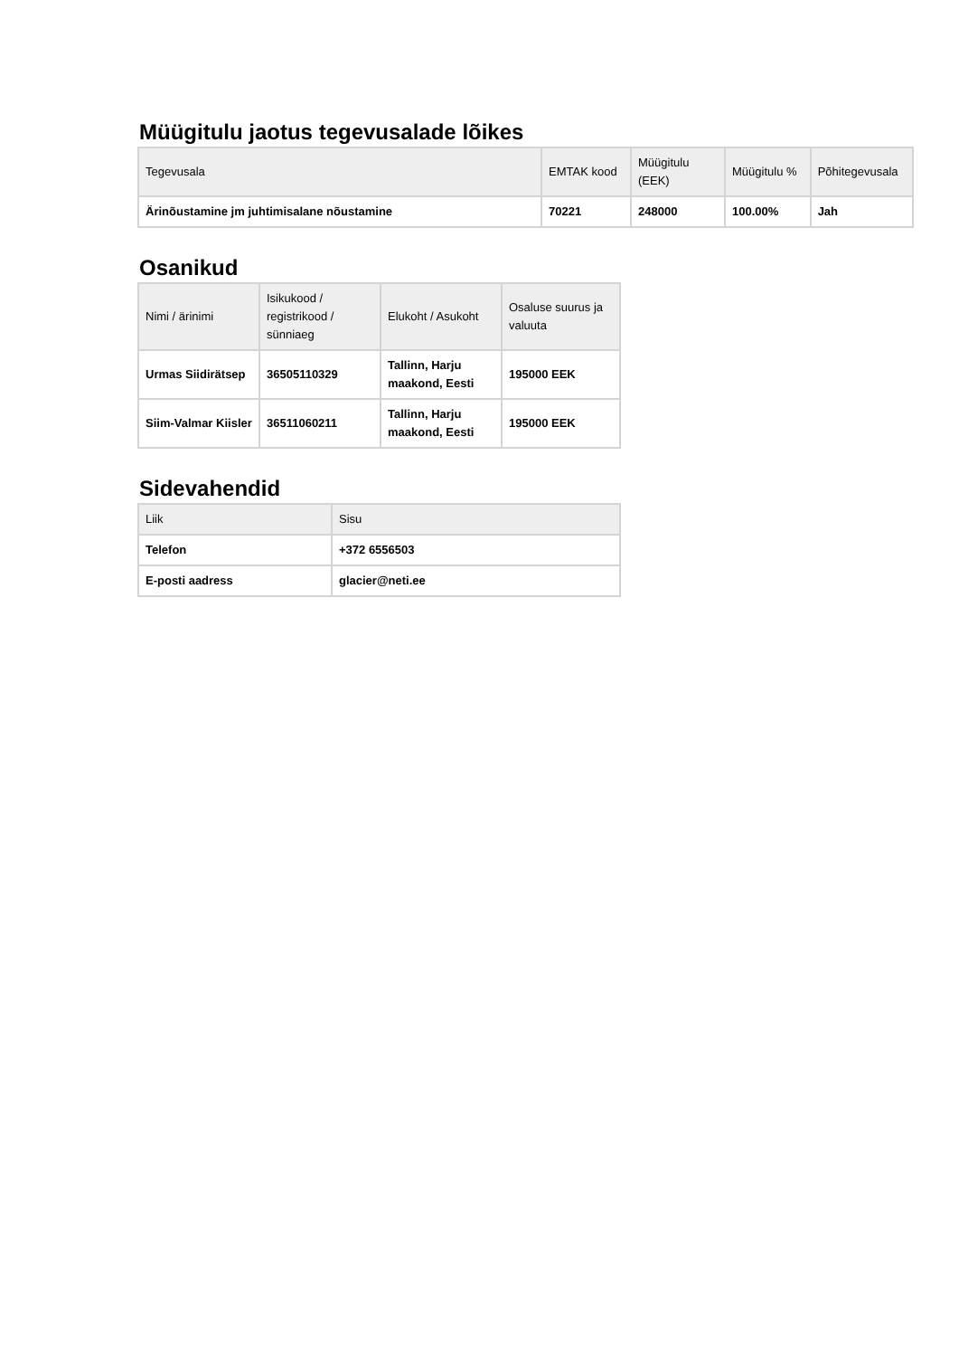Müügitulu jaotus tegevusalade lõikes
| Tegevusala | EMTAK kood | Müügitulu (EEK) | Müügitulu % | Põhitegevusala |
| --- | --- | --- | --- | --- |
| Ärinõustamine jm juhtimisalane nõustamine | 70221 | 248000 | 100.00% | Jah |
Osanikud
| Nimi / ärinimi | Isikukood / registrikood / sünniaeg | Elukoht / Asukoht | Osaluse suurus ja valuuta |
| --- | --- | --- | --- |
| Urmas Siidirätsep | 36505110329 | Tallinn, Harju maakond, Eesti | 195000 EEK |
| Siim-Valmar Kiisler | 36511060211 | Tallinn, Harju maakond, Eesti | 195000 EEK |
Sidevahendid
| Liik | Sisu |
| --- | --- |
| Telefon | +372 6556503 |
| E-posti aadress | glacier@neti.ee |